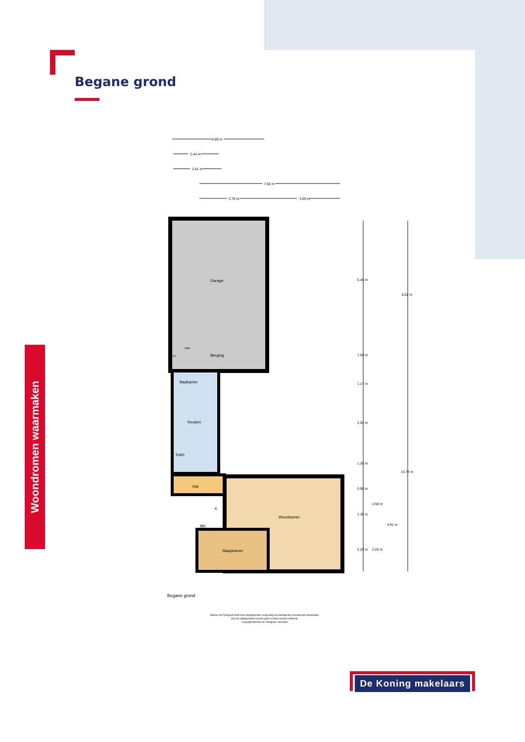Begane grond
Woondromen waarmaken
4.99 m
2.44 m
2.61 m
7.58 m
3.78 m
3.69 m
6.40 m
8.02 m
1.50 m
1.17 m
2.92 m
1.26 m
10.74 m
0.98 m
2.58 m
1.35 m
4.91 m
2.20 m
2.20 m
Garage
Berging
Badkamer
Keuken
Toilet
Hal
Woonkamer
Slaapkamer
CV
WM
K
MK
Begane grond
Meneer de Fotograaf heeft deze plattegronden zorgvuldig vervaardigd tbv promotionele doeleinden.
Aan de plattegronden kunnen geen rechten worden ontleend.
Copyright Meneer de Fotograaf, Zaandam
De Koning makelaars